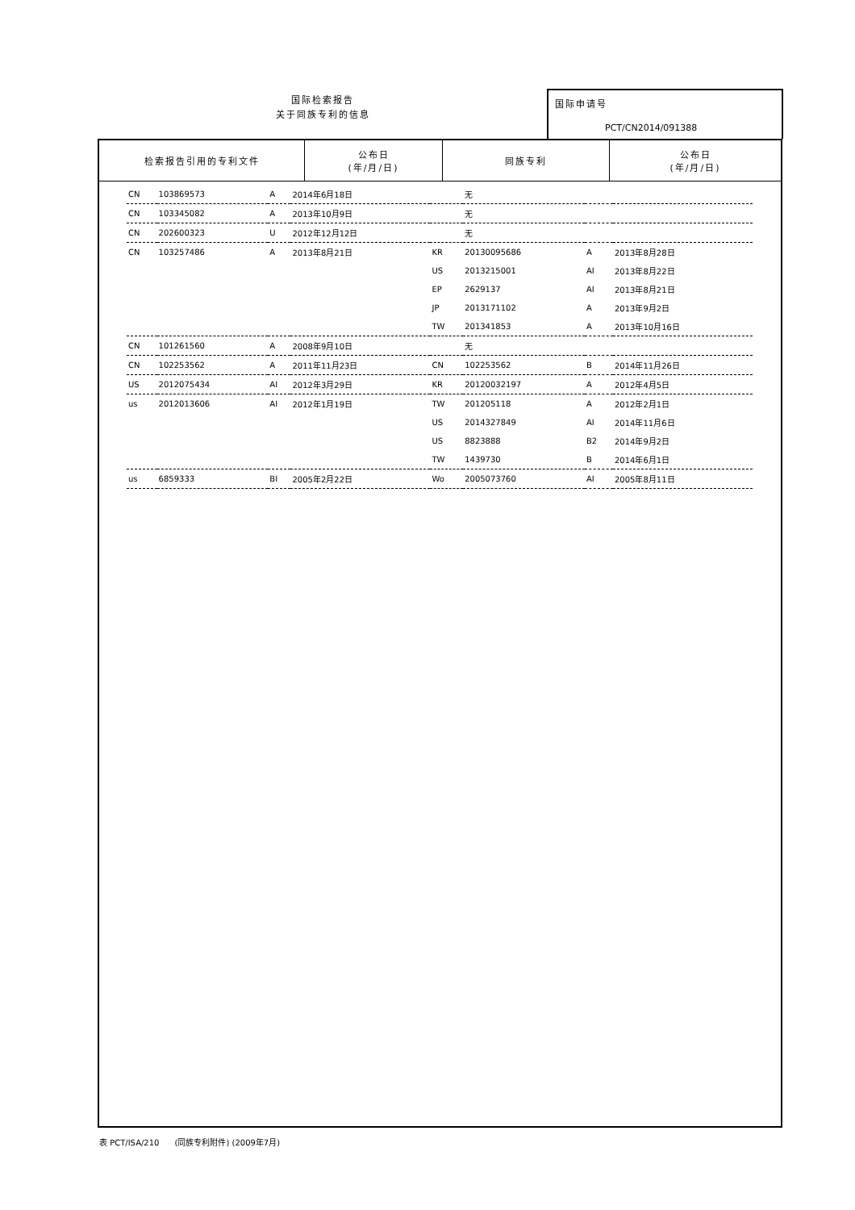国际检索报告
关于同族专利的信息
国际申请号
PCT/CN2014/091388
| 检索报告引用的专利文件 | 公布日 (年/月/日) | 同族专利 | 公布日 (年/月/日) |
| --- | --- | --- | --- |
| CN | 103869573 | A | 2014年6月18日 | | 无 | | |
| CN | 103345082 | A | 2013年10月9日 | | 无 | | |
| CN | 202600323 | U | 2012年12月12日 | | 无 | | |
| CN | 103257486 | A | 2013年8月21日 | KR | 20130095686 | A | 2013年8月28日 |
| | | | | US | 2013215001 | AI | 2013年8月22日 |
| | | | | EP | 2629137 | AI | 2013年8月21日 |
| | | | | JP | 2013171102 | A | 2013年9月2日 |
| | | | | TW | 201341853 | A | 2013年10月16日 |
| CN | 101261560 | A | 2008年9月10日 | | 无 | | |
| CN | 102253562 | A | 2011年11月23日 | CN | 102253562 | B | 2014年11月26日 |
| US | 2012075434 | AI | 2012年3月29日 | KR | 20120032197 | A | 2012年4月5日 |
| us | 2012013606 | AI | 2012年1月19日 | TW | 201205118 | A | 2012年2月1日 |
| | | | | US | 2014327849 | AI | 2014年11月6日 |
| | | | | US | 8823888 | B2 | 2014年9月2日 |
| | | | | TW | 1439730 | B | 2014年6月1日 |
| us | 6859333 | BI | 2005年2月22日 | Wo | 2005073760 | AI | 2005年8月11日 |
表 PCT/ISA/210 (同族专利附件) (2009年7月)